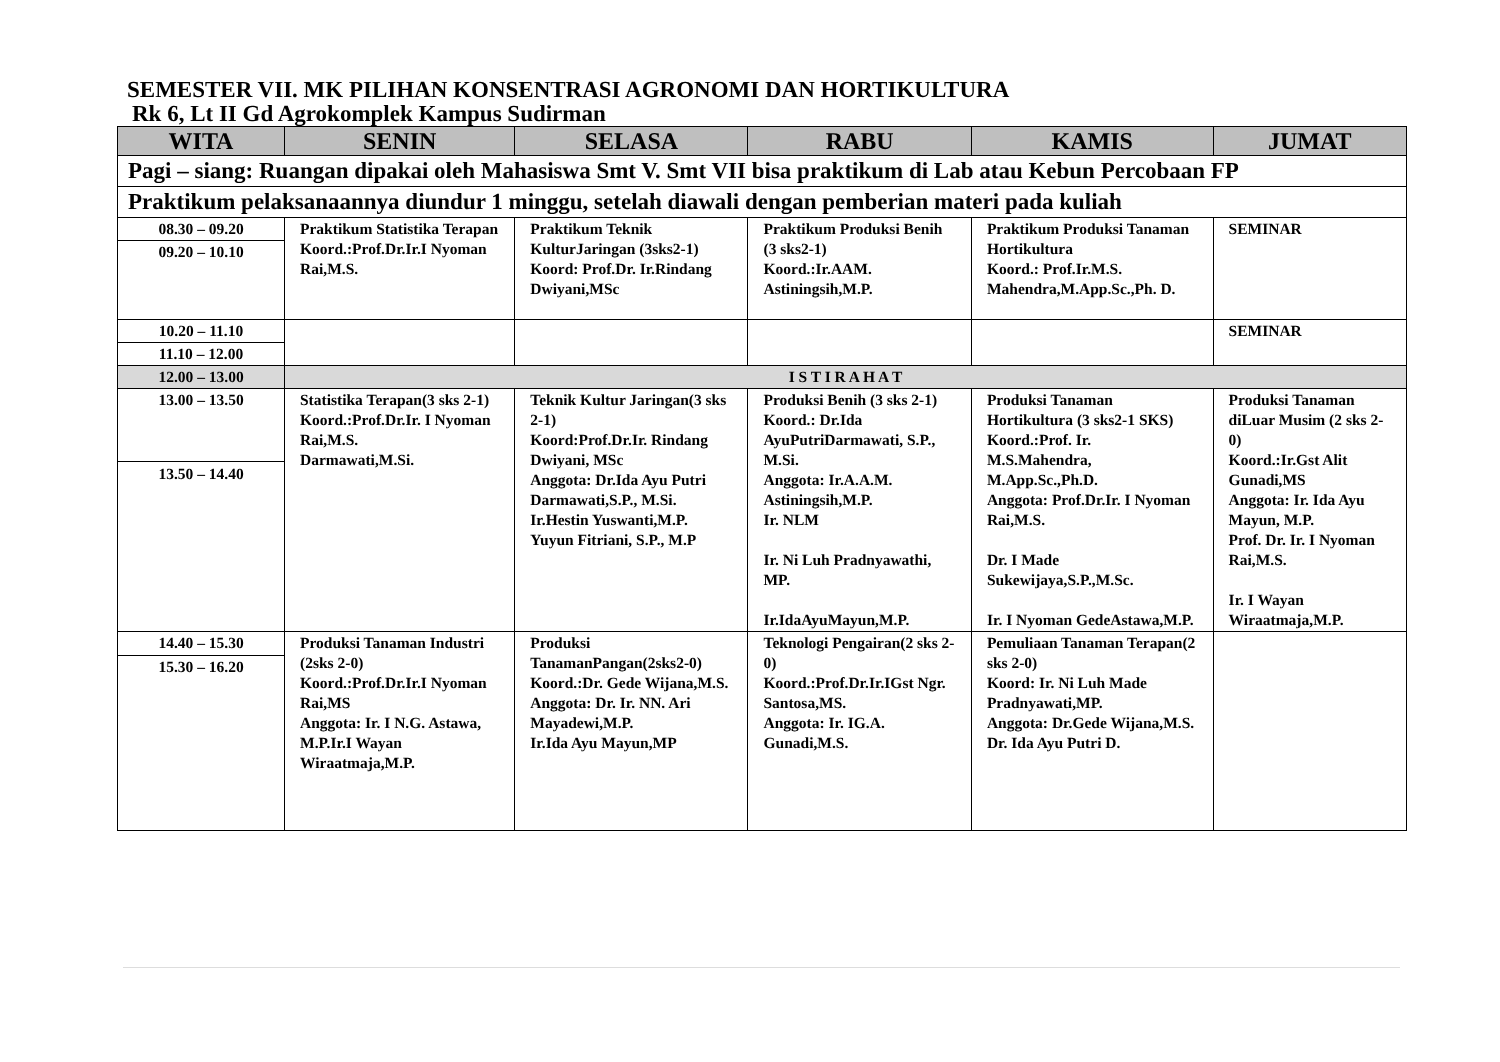SEMESTER VII. MK PILIHAN KONSENTRASI AGRONOMI DAN HORTIKULTURA
Rk 6, Lt II Gd Agrokomplek Kampus Sudirman
| WITA | SENIN | SELASA | RABU | KAMIS | JUMAT |
| --- | --- | --- | --- | --- | --- |
| Pagi – siang: Ruangan dipakai oleh Mahasiswa Smt V. Smt VII bisa praktikum di Lab atau Kebun Percobaan FP | | | | | |
| Praktikum pelaksanaannya diundur 1 minggu, setelah diawali dengan pemberian materi pada kuliah | | | | | |
| 08.30 – 09.20 | Praktikum Statistika Terapan Koord.:Prof.Dr.Ir.I Nyoman Rai,M.S. | Praktikum Teknik KulturJaringan (3sks2-1) Koord: Prof.Dr. Ir.Rindang Dwiyani,MSc | Praktikum Produksi Benih (3 sks2-1) Koord.:Ir.AAM. Astiningsih,M.P. | Praktikum Produksi Tanaman Hortikultura Koord.: Prof.Ir.M.S. Mahendra,M.App.Sc.,Ph. D. | SEMINAR |
| 09.20 – 10.10 | | | | | |
| 10.20 – 11.10 | | | | | SEMINAR |
| 11.10 – 12.00 | | | | | |
| 12.00 – 13.00 | I S T I R A H A T | | | | |
| 13.00 – 13.50 | Statistika Terapan(3 sks 2-1) Koord.:Prof.Dr.Ir. I Nyoman Rai,M.S. Darmawati,M.Si. | Teknik Kultur Jaringan(3 sks 2-1) Koord:Prof.Dr.Ir. Rindang Dwiyani, MSc Anggota: Dr.Ida Ayu Putri Darmawati,S.P., M.Si. Ir.Hestin Yuswanti,M.P. Yuyun Fitriani, S.P., M.P | Produksi Benih (3 sks 2-1) Koord.: Dr.Ida AyuPutriDarmawati, S.P., M.Si. Anggota: Ir.A.A.M. Astiningsih,M.P. Ir. NLM Ir. Ni Luh Pradnyawathi, MP. Ir.IdaAyuMayun,M.P. | Produksi Tanaman Hortikultura (3 sks2-1 SKS) Koord.:Prof. Ir. M.S.Mahendra, M.App.Sc.,Ph.D. Anggota: Prof.Dr.Ir. I Nyoman Rai,M.S. Dr. I Made Sukewijaya,S.P.,M.Sc. Ir. I Nyoman GedeAstawa,M.P. | Produksi Tanaman diLuar Musim (2 sks 2-0) Koord.:Ir.Gst Alit Gunadi,MS Anggota: Ir. Ida Ayu Mayun, M.P. Prof. Dr. Ir. I Nyoman Rai,M.S. Ir. I Wayan Wiraatmaja,M.P. |
| 13.50 – 14.40 | | | | | |
| 14.40 – 15.30 | Produksi Tanaman Industri (2sks 2-0) Koord.:Prof.Dr.Ir.I Nyoman Rai,MS Anggota: Ir. I N.G. Astawa, M.P.Ir.I Wayan Wiraatmaja,M.P. | Produksi TanamanPangan(2sks2-0) Koord.:Dr. Gede Wijana,M.S. Anggota: Dr. Ir. NN. Ari Mayadewi,M.P. Ir.Ida Ayu Mayun,MP | Teknologi Pengairan(2 sks 2-0) Koord.:Prof.Dr.Ir.IGst Ngr. Santosa,MS. Anggota: Ir. IG.A. Gunadi,M.S. | Pemuliaan Tanaman Terapan(2 sks 2-0) Koord: Ir. Ni Luh Made Pradnyawati,MP. Anggota: Dr.Gede Wijana,M.S. Dr. Ida Ayu Putri D. | |
| 15.30 – 16.20 | | | | | |